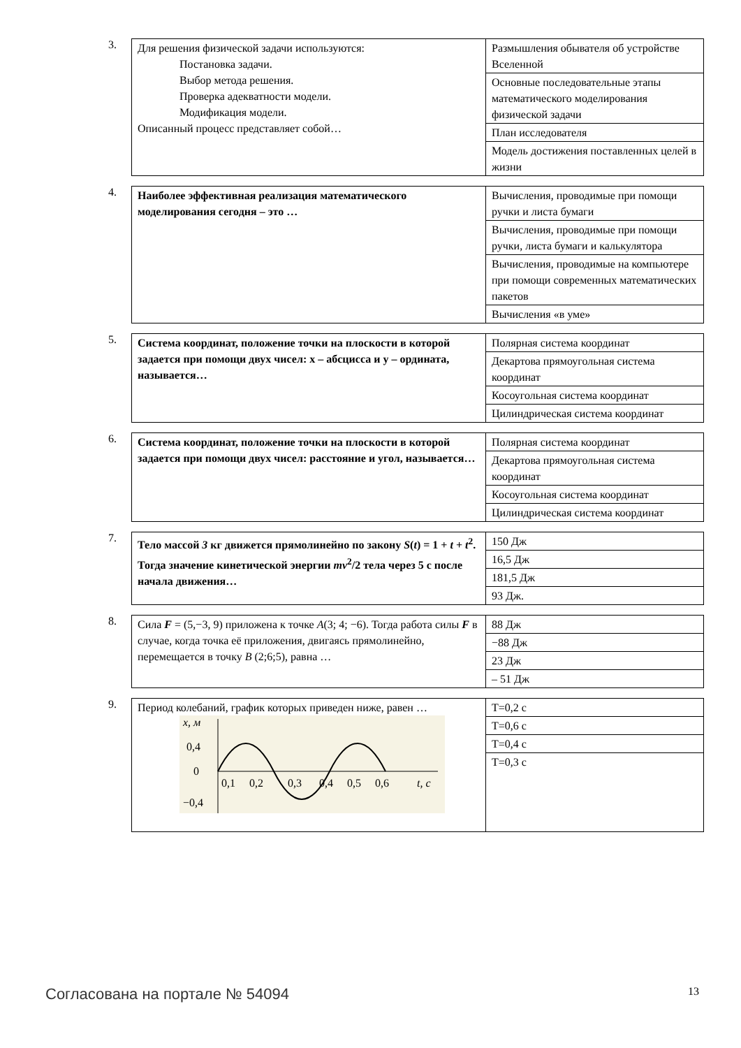3.
| Для решения физической задачи используются: Постановка задачи. Выбор метода решения. Проверка адекватности модели. Модификация модели. Описанный процесс представляет собой… | Размышления обывателя об устройстве Вселенной |
| | Основные последовательные этапы математического моделирования физической задачи |
| | План исследователя |
| | Модель достижения поставленных целей в жизни |
4.
| Наиболее эффективная реализация математического моделирования сегодня – это … | Вычисления, проводимые при помощи ручки и листа бумаги |
| | Вычисления, проводимые при помощи ручки, листа бумаги и калькулятора |
| | Вычисления, проводимые на компьютере при помощи современных математических пакетов |
| | Вычисления «в уме» |
5.
| Система координат, положение точки на плоскости в которой задается при помощи двух чисел: x – абсцисса и y – ордината, называется… | Полярная система координат |
| | Декартова прямоугольная система координат |
| | Косоугольная система координат |
| | Цилиндрическая система координат |
6.
| Система координат, положение точки на плоскости в которой задается при помощи двух чисел: расстояние и угол, называется… | Полярная система координат |
| | Декартова прямоугольная система координат |
| | Косоугольная система координат |
| | Цилиндрическая система координат |
7.
| Тело массой 3 кг движется прямолинейно по закону S ( t ) = 1 + t + t<sup>2</sup>. Тогда значение кинетической энергии mv<sup>2</sup>/2 тела через 5 с после начала движения… | 150 Дж |
| | 16,5 Дж |
| | 181,5 Дж |
| | 93 Дж. |
8.
| Сила F = (5,−3, 9) приложена к точке A (3; 4; −6). Тогда работа силы F в случае, когда точка её приложения, двигаясь прямолинейно, перемещается в точку B (2;6;5), равна … | 88 Дж |
| | −88 Дж |
| | 23 Дж |
| | – 51 Дж |
9.
| Период колебаний, график которых приведен ниже, равен … x, м 0,4 0 −0,4 0,1 0,2 0,3 0,4 0,5 0,6 t, с | T=0,2 с |
| | T=0,6 с |
| | T=0,4 с |
| | T=0,3 с |
Согласована на портале № 54094 13